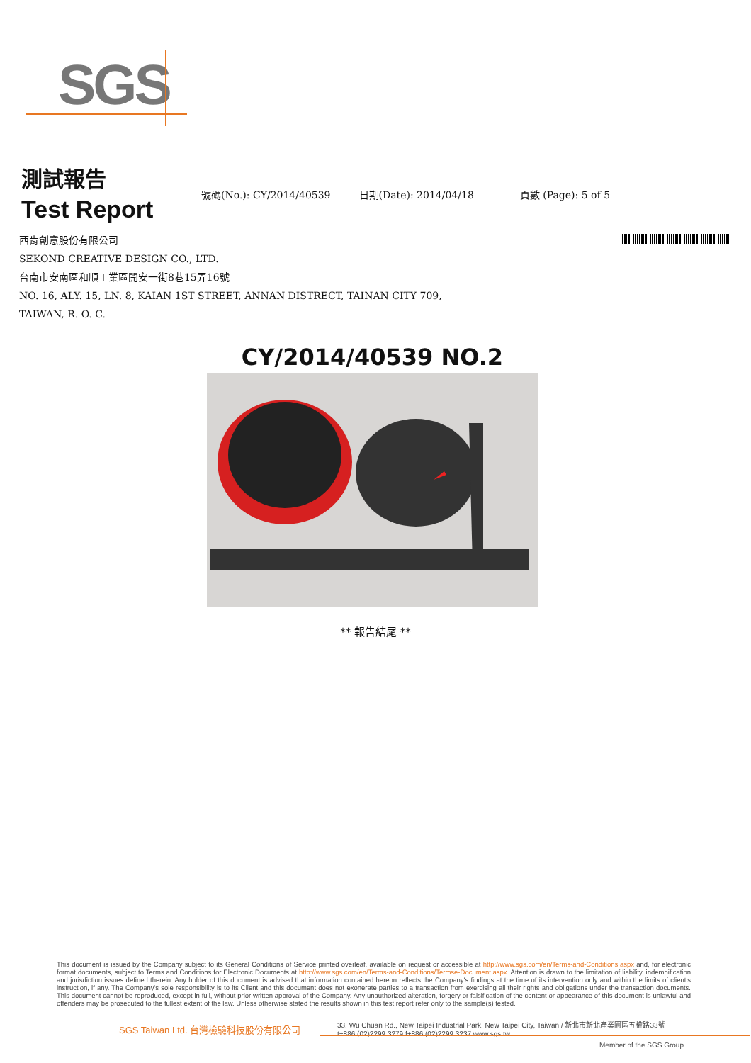SGS
測試報告
Test Report
號碼(No.): CY/2014/40539 日期(Date): 2014/04/18 頁數 (Page): 5 of 5
西肯創意股份有限公司
SEKOND CREATIVE DESIGN CO., LTD.
台南市安南區和順工業區開安一街8巷15弄16號
NO. 16, ALY. 15, LN. 8, KAIAN 1ST STREET, ANNAN DISTRECT, TAINAN CITY 709,
TAIWAN, R. O. C.
CY/2014/40539 NO.2
** 報告結尾 **
This document is issued by the Company subject to its General Conditions of Service printed overleaf, available on request or accessible at http://www.sgs.com/en/Terms-and-Conditions.aspx and, for electronic format documents, subject to Terms and Conditions for Electronic Documents at http://www.sgs.com/en/Terms-and-Conditions/Termse-Document.aspx. Attention is drawn to the limitation of liability, indemnification and jurisdiction issues defined therein. Any holder of this document is advised that information contained hereon reflects the Company's findings at the time of its intervention only and within the limits of client's instruction, if any. The Company's sole responsibility is to its Client and this document does not exonerate parties to a transaction from exercising all their rights and obligations under the transaction documents. This document cannot be reproduced, except in full, without prior written approval of the Company. Any unauthorized alteration, forgery or falsification of the content or appearance of this document is unlawful and offenders may be prosecuted to the fullest extent of the law. Unless otherwise stated the results shown in this test report refer only to the sample(s) tested.
SGS Taiwan Ltd. 台灣檢驗科技股份有限公司 33, Wu Chuan Rd., New Taipei Industrial Park, New Taipei City, Taiwan / 新北市新北產業園區五權路33號
t+886 (02)2299 3279 f+886 (02)2299 3237 www.sgs.tw
Member of the SGS Group